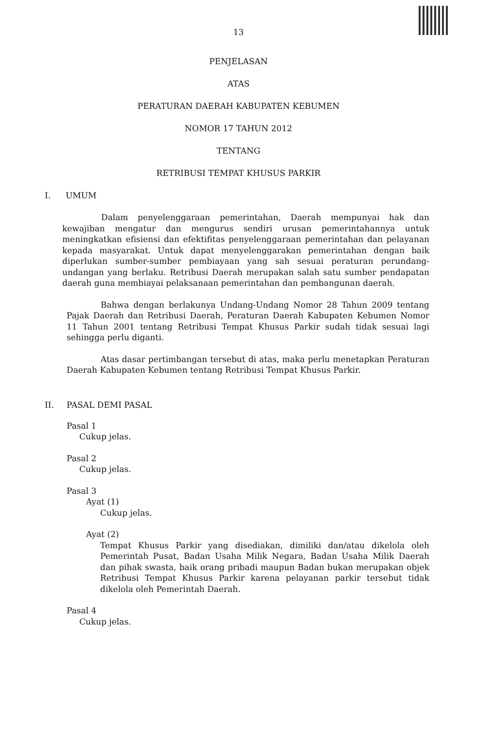13
PENJELASAN
ATAS
PERATURAN DAERAH KABUPATEN KEBUMEN
NOMOR 17 TAHUN 2012
TENTANG
RETRIBUSI TEMPAT KHUSUS PARKIR
I. UMUM
Dalam penyelenggaraan pemerintahan, Daerah mempunyai hak dan kewajiban mengatur dan mengurus sendiri urusan pemerintahannya untuk meningkatkan efisiensi dan efektifitas penyelenggaraan pemerintahan dan pelayanan kepada masyarakat. Untuk dapat menyelenggarakan pemerintahan dengan baik diperlukan sumber-sumber pembiayaan yang sah sesuai peraturan perundang-undangan yang berlaku. Retribusi Daerah merupakan salah satu sumber pendapatan daerah guna membiayai pelaksanaan pemerintahan dan pembangunan daerah.
Bahwa dengan berlakunya Undang-Undang Nomor 28 Tahun 2009 tentang Pajak Daerah dan Retribusi Daerah, Peraturan Daerah Kabupaten Kebumen Nomor 11 Tahun 2001 tentang Retribusi Tempat Khusus Parkir sudah tidak sesuai lagi sehingga perlu diganti.
Atas dasar pertimbangan tersebut di atas, maka perlu menetapkan Peraturan Daerah Kabupaten Kebumen tentang Retribusi Tempat Khusus Parkir.
II. PASAL DEMI PASAL
Pasal 1
Cukup jelas.
Pasal 2
Cukup jelas.
Pasal 3
Ayat (1)
Cukup jelas.
Ayat (2)
Tempat Khusus Parkir yang disediakan, dimiliki dan/atau dikelola oleh Pemerintah Pusat, Badan Usaha Milik Negara, Badan Usaha Milik Daerah dan pihak swasta, baik orang pribadi maupun Badan bukan merupakan objek Retribusi Tempat Khusus Parkir karena pelayanan parkir tersebut tidak dikelola oleh Pemerintah Daerah.
Pasal 4
Cukup jelas.